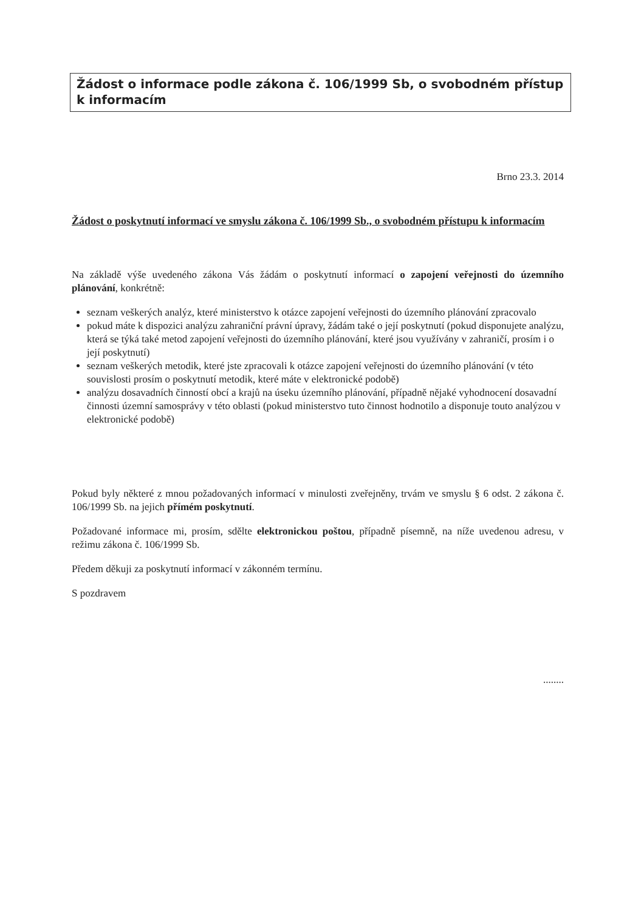Žádost o informace podle zákona č. 106/1999 Sb, o svobodném přístup k informacím
Brno 23.3. 2014
Žádost o poskytnutí informací ve smyslu zákona č. 106/1999 Sb., o svobodném přístupu k informacím
Na základě výše uvedeného zákona Vás žádám o poskytnutí informací o zapojení veřejnosti do územního plánování, konkrétně:
seznam veškerých analýz, které ministerstvo k otázce zapojení veřejnosti do územního plánování zpracovalo
pokud máte k dispozici analýzu zahraniční právní úpravy, žádám také o její poskytnutí (pokud disponujete analýzu, která se týká také metod zapojení veřejnosti do územního plánování, které jsou využívány v zahraničí, prosím i o její poskytnutí)
seznam veškerých metodik, které jste zpracovali k otázce zapojení veřejnosti do územního plánování (v této souvislosti prosím o poskytnutí metodik, které máte v elektronické podobě)
analýzu dosavadních činností obcí a krajů na úseku územního plánování, případně nějaké vyhodnocení dosavadní činnosti územní samosprávy v této oblasti (pokud ministerstvo tuto činnost hodnotilo a disponuje touto analýzou v elektronické podobě)
Pokud byly některé z mnou požadovaných informací v minulosti zveřejněny, trvám ve smyslu § 6 odst. 2 zákona č. 106/1999 Sb. na jejich přímém poskytnutí.
Požadované informace mi, prosím, sdělte elektronickou poštou, případně písemně, na níže uvedenou adresu, v režimu zákona č. 106/1999 Sb.
Předem děkuji za poskytnutí informací v zákonném termínu.
S pozdravem
........